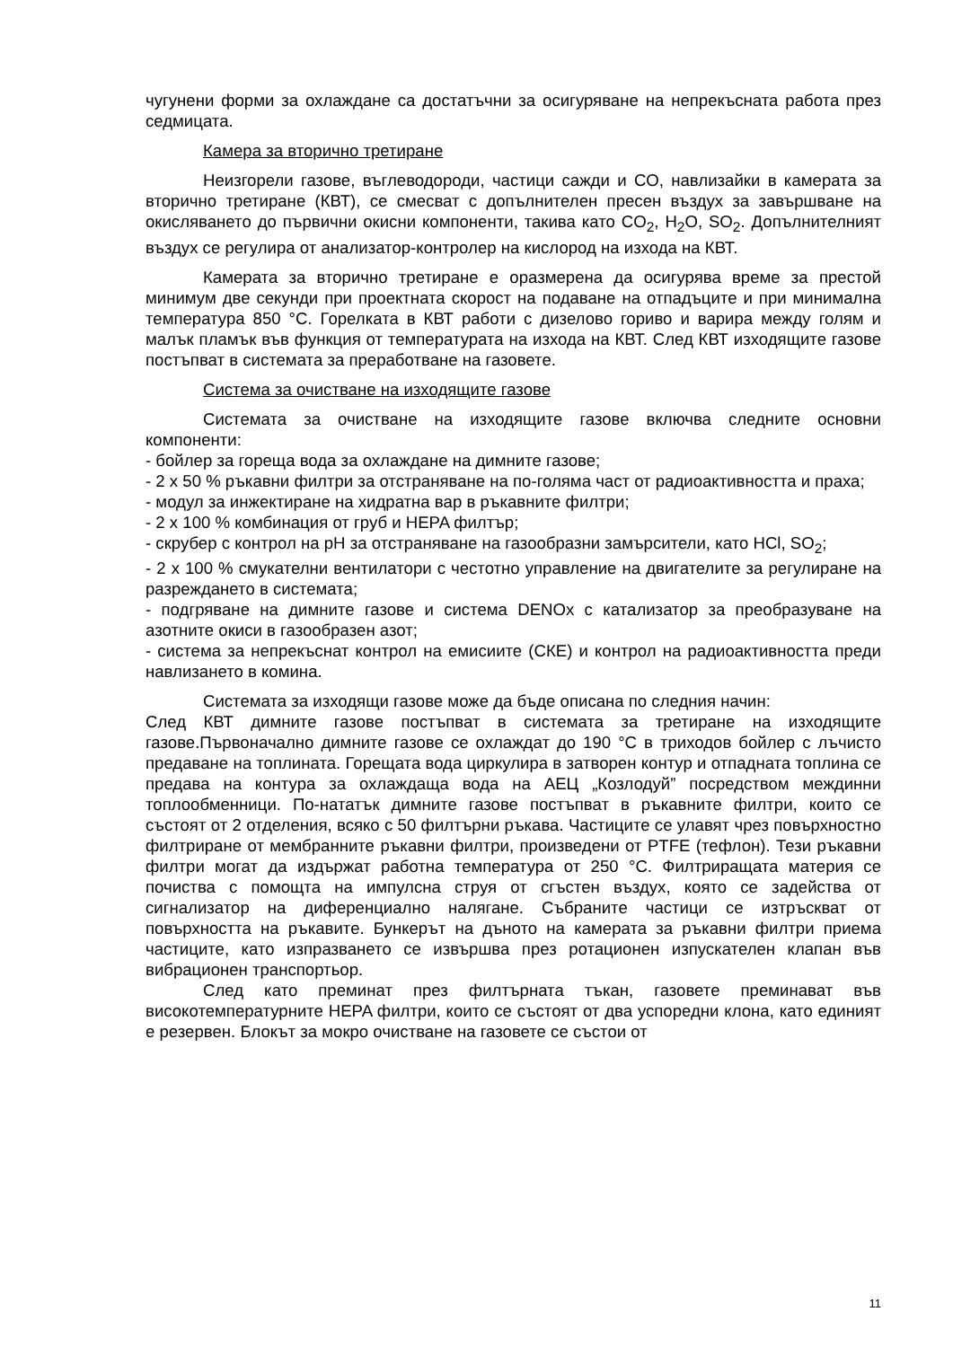чугунени форми за охлаждане са достатъчни за осигуряване на непрекъсната работа през седмицата.
Камера за вторично третиране
Неизгорели газове, въглеводороди, частици сажди и CO, навлизайки в камерата за вторично третиране (КВТ), се смесват с допълнителен пресен въздух за завършване на окисляването до първични окисни компоненти, такива като CO<sub>2</sub>, H<sub>2</sub>O, SO<sub>2</sub>. Допълнителният въздух се регулира от анализатор-контролер на кислород на изхода на КВТ.
Камерата за вторично третиране е оразмерена да осигурява време за престой минимум две секунди при проектната скорост на подаване на отпадъците и при минимална температура 850 °C. Горелката в КВТ работи с дизелово гориво и варира между голям и малък пламък във функция от температурата на изхода на КВТ. След КВТ изходящите газове постъпват в системата за преработване на газовете.
Система за очистване на изходящите газове
Системата за очистване на изходящите газове включва следните основни компоненти:
- бойлер за гореща вода за охлаждане на димните газове;
- 2 x 50 % ръкавни филтри за отстраняване на по-голяма част от радиоактивността и праха;
- модул за инжектиране на хидратна вар в ръкавните филтри;
- 2 x 100 % комбинация от груб и HEPA филтър;
- скрубер с контрол на pH за отстраняване на газообразни замърсители, като HCl, SO<sub>2</sub>;
- 2 x 100 % смукателни вентилатори с честотно управление на двигателите за регулиране на разреждането в системата;
- подгряване на димните газове и система DENOx с катализатор за преобразуване на азотните окиси в газообразен азот;
- система за непрекъснат контрол на емисиите (СКЕ) и контрол на радиоактивността преди навлизането в комина.
Системата за изходящи газове може да бъде описана по следния начин:
След КВТ димните газове постъпват в системата за третиране на изходящите газове.Първоначално димните газове се охлаждат до 190 °C в триходов бойлер с лъчисто предаване на топлината. Горещата вода циркулира в затворен контур и отпадната топлина се предава на контура за охлаждаща вода на АЕЦ „Козлодуй” посредством междинни топлообменници. По-нататък димните газове постъпват в ръкавните филтри, които се състоят от 2 отделения, всяко с 50 филтърни ръкава. Частиците се улавят чрез повърхностно филтриране от мембранните ръкавни филтри, произведени от PTFE (тефлон). Тези ръкавни филтри могат да издържат работна температура от 250 °C. Филтриращата материя се почиства с помощта на импулсна струя от сгъстен въздух, която се задейства от сигнализатор на диференциално налягане. Събраните частици се изтръскват от повърхността на ръкавите. Бункерът на дъното на камерата за ръкавни филтри приема частиците, като изпразването се извършва през ротационен изпускателен клапан във вибрационен транспортьор.
След като преминат през филтърната тъкан, газовете преминават във високотемпературните HEPA филтри, които се състоят от два успоредни клона, като единият е резервен. Блокът за мокро очистване на газовете се състои от
11